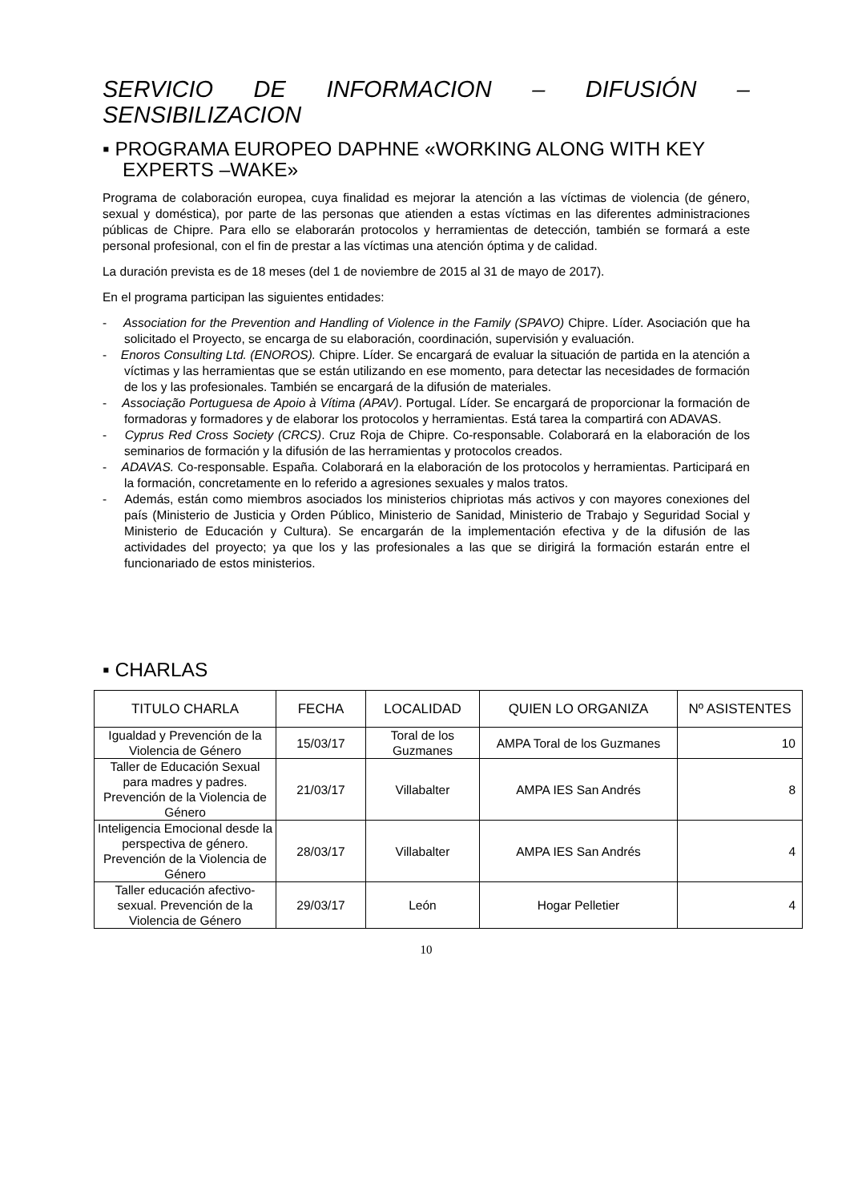SERVICIO DE INFORMACION – DIFUSIÓN – SENSIBILIZACION
▪ PROGRAMA EUROPEO DAPHNE «WORKING ALONG WITH KEY EXPERTS –WAKE»
Programa de colaboración europea, cuya finalidad es mejorar la atención a las víctimas de violencia (de género, sexual y doméstica), por parte de las personas que atienden a estas víctimas en las diferentes administraciones públicas de Chipre. Para ello se elaborarán protocolos y herramientas de detección, también se formará a este personal profesional, con el fin de prestar a las víctimas una atención óptima y de calidad.
La duración prevista es de 18 meses (del 1 de noviembre de 2015 al 31 de mayo de 2017).
En el programa participan las siguientes entidades:
- Association for the Prevention and Handling of Violence in the Family (SPAVO) Chipre. Líder. Asociación que ha solicitado el Proyecto, se encarga de su elaboración, coordinación, supervisión y evaluación.
- Enoros Consulting Ltd. (ENOROS). Chipre. Líder. Se encargará de evaluar la situación de partida en la atención a víctimas y las herramientas que se están utilizando en ese momento, para detectar las necesidades de formación de los y las profesionales. También se encargará de la difusión de materiales.
- Associação Portuguesa de Apoio à Vítima (APAV). Portugal. Líder. Se encargará de proporcionar la formación de formadoras y formadores y de elaborar los protocolos y herramientas. Está tarea la compartirá con ADAVAS.
- Cyprus Red Cross Society (CRCS). Cruz Roja de Chipre. Co-responsable. Colaborará en la elaboración de los seminarios de formación y la difusión de las herramientas y protocolos creados.
- ADAVAS. Co-responsable. España. Colaborará en la elaboración de los protocolos y herramientas. Participará en la formación, concretamente en lo referido a agresiones sexuales y malos tratos.
- Además, están como miembros asociados los ministerios chipriotas más activos y con mayores conexiones del país (Ministerio de Justicia y Orden Público, Ministerio de Sanidad, Ministerio de Trabajo y Seguridad Social y Ministerio de Educación y Cultura). Se encargarán de la implementación efectiva y de la difusión de las actividades del proyecto; ya que los y las profesionales a las que se dirigirá la formación estarán entre el funcionariado de estos ministerios.
▪ CHARLAS
| TITULO CHARLA | FECHA | LOCALIDAD | QUIEN LO ORGANIZA | Nº ASISTENTES |
| --- | --- | --- | --- | --- |
| Igualdad y Prevención de la Violencia de Género | 15/03/17 | Toral de los Guzmanes | AMPA Toral de los Guzmanes | 10 |
| Taller de Educación Sexual para madres y padres. Prevención de la Violencia de Género | 21/03/17 | Villabalter | AMPA IES San Andrés | 8 |
| Inteligencia Emocional desde la perspectiva de género. Prevención de la Violencia de Género | 28/03/17 | Villabalter | AMPA IES San Andrés | 4 |
| Taller educación afectivo-sexual. Prevención de la Violencia de Género | 29/03/17 | León | Hogar Pelletier | 4 |
10